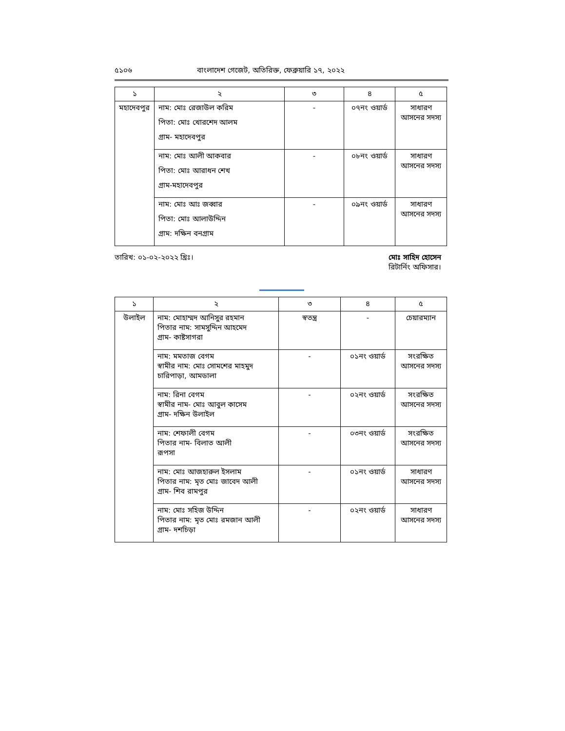৫১০৬ বাংলাদেশ গেজেট, অতিরিক্ত, ফেব্রুয়ারি ১৭, ২০২২
| ১ | ২ | ৩ | ৪ | ৫ |
| --- | --- | --- | --- | --- |
| মহাদেবপুর | নাম: মোঃ রেজাউল করিম পিতা: মোঃ খোরশেদ আলম গ্রাম- মহাদেবপুর | - | ০৭নং ওয়ার্ড | সাধারণ আসনের সদস্য |
| | নাম: মোঃ আলী আকবার পিতা: মোঃ আরাধন শেখ গ্রাম-মহাদেবপুর | - | ০৮নং ওয়ার্ড | সাধারণ আসনের সদস্য |
| | নাম: মোঃ আঃ জব্বার পিতা: মোঃ আলাউদ্দিন গ্রাম: দক্ষিন বনগ্রাম | - | ০৯নং ওয়ার্ড | সাধারণ আসনের সদস্য |
তারিখ: ০১-০২-২০২২ খ্রিঃ। মোঃ সাহিদ হোসেন
রিটার্নিং অফিসার।
| ১ | ২ | ৩ | ৪ | ৫ |
| --- | --- | --- | --- | --- |
| উলাইল | নাম: মোহাম্মদ আনিসুর রহমান পিতার নাম: সামসুদ্দিন আহমেদ গ্রাম- কাষ্টসাগরা | স্বতন্ত্র | - | চেয়ারম্যান |
| | নাম: মমতাজ বেগম স্বামীর নাম: মোঃ সোমশের মাহমুদ চারিপাড়া, আমডালা | - | ০১নং ওয়ার্ড | সংরক্ষিত আসনের সদস্য |
| | নাম: রিনা বেগম স্বামীর নাম- মোঃ আবুল কাসেম গ্রাম- দক্ষিন উলাইল | - | ০২নং ওয়ার্ড | সংরক্ষিত আসনের সদস্য |
| | নাম: শেফালী বেগম পিতার নাম- বিলাত আলী রূপসা | - | ০৩নং ওয়ার্ড | সংরক্ষিত আসনের সদস্য |
| | নাম: মোঃ আজহারুল ইসলাম পিতার নাম: মৃত মোঃ জাবেদ আলী গ্রাম- শিব রামপুর | - | ০১নং ওয়ার্ড | সাধারণ আসনের সদস্য |
| | নাম: মোঃ সহিজ উদ্দিন পিতার নাম: মৃত মোঃ রমজান আলী গ্রাম- দশচিড়া | - | ০২নং ওয়ার্ড | সাধারণ আসনের সদস্য |